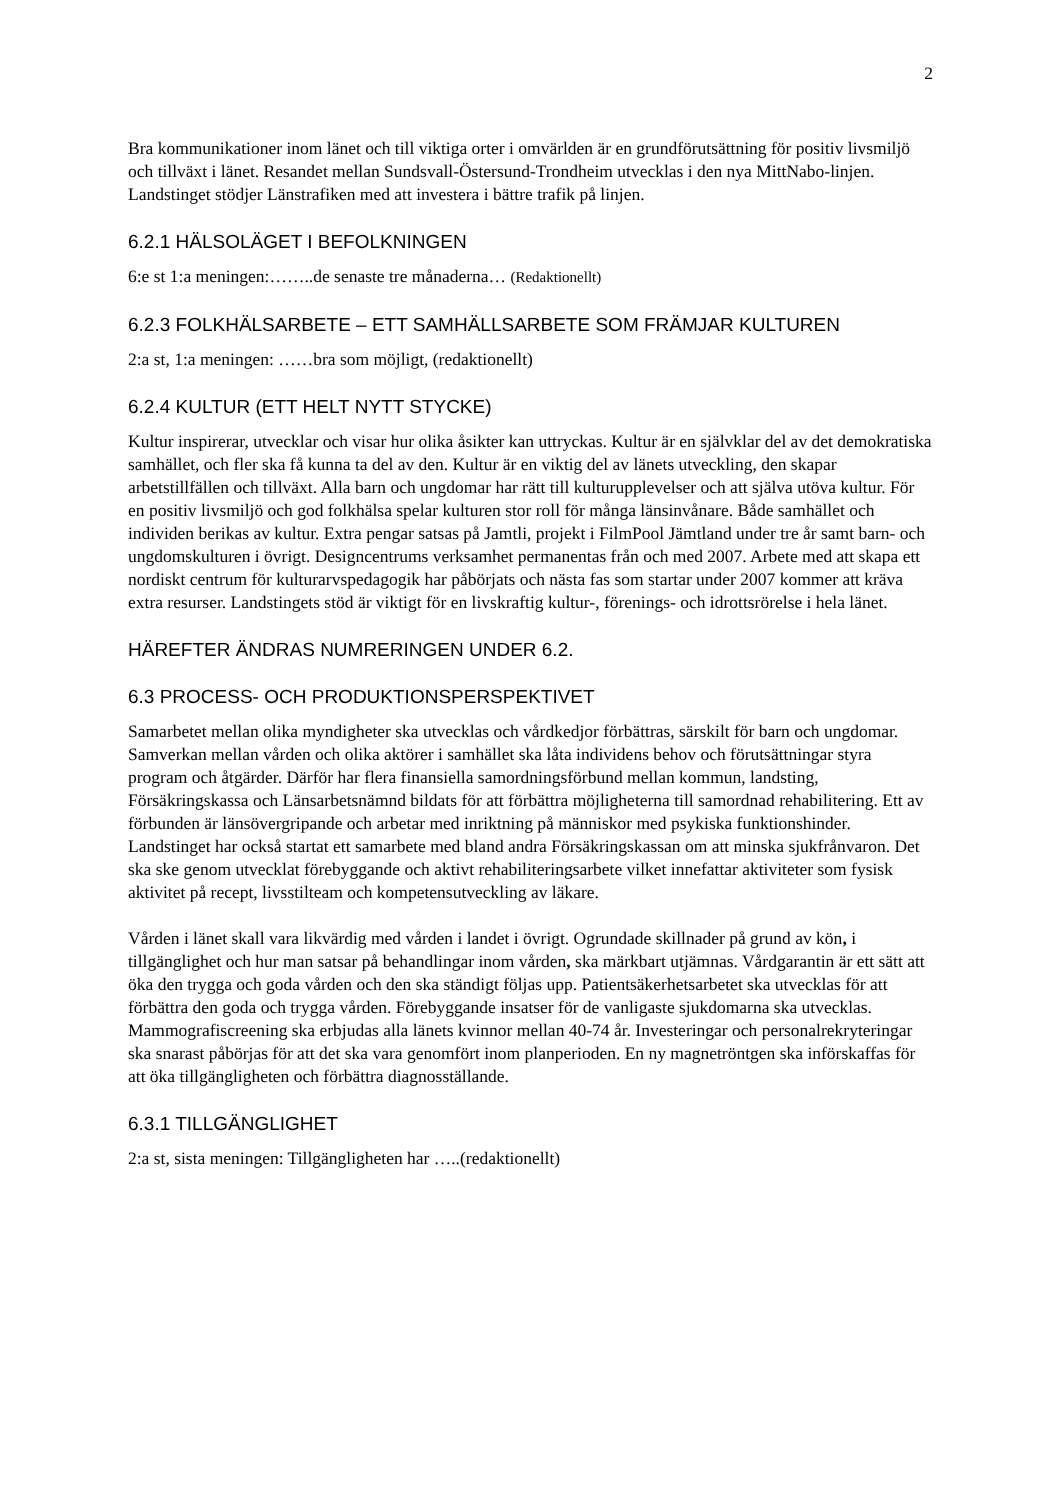2
Bra kommunikationer inom länet och till viktiga orter i omvärlden är en grundförutsättning för positiv livsmiljö och tillväxt i länet. Resandet mellan Sundsvall-Östersund-Trondheim utvecklas i den nya MittNabo-linjen. Landstinget stödjer Länstrafiken med att investera i bättre trafik på linjen.
6.2.1 HÄLSOLÄGET I BEFOLKNINGEN
6:e st 1:a meningen:……..de senaste tre månaderna… (Redaktionellt)
6.2.3 FOLKHÄLSARBETE – ETT SAMHÄLLSARBETE SOM FRÄMJAR KULTUREN
2:a st, 1:a meningen: ……bra som möjligt, (redaktionellt)
6.2.4 KULTUR (ETT HELT NYTT STYCKE)
Kultur inspirerar, utvecklar och visar hur olika åsikter kan uttryckas. Kultur är en självklar del av det demokratiska samhället, och fler ska få kunna ta del av den. Kultur är en viktig del av länets utveckling, den skapar arbetstillfällen och tillväxt. Alla barn och ungdomar har rätt till kulturupplevelser och att själva utöva kultur. För en positiv livsmiljö och god folkhälsa spelar kulturen stor roll för många länsinvånare. Både samhället och individen berikas av kultur. Extra pengar satsas på Jamtli, projekt i FilmPool Jämtland under tre år samt barn- och ungdomskulturen i övrigt. Designcentrums verksamhet permanentas från och med 2007. Arbete med att skapa ett nordiskt centrum för kulturarvspedagogik har påbörjats och nästa fas som startar under 2007 kommer att kräva extra resurser. Landstingets stöd är viktigt för en livskraftig kultur-, förenings- och idrottsrörelse i hela länet.
HÄREFTER ÄNDRAS NUMRERINGEN UNDER 6.2.
6.3 PROCESS- OCH PRODUKTIONSPERSPEKTIVET
Samarbetet mellan olika myndigheter ska utvecklas och vårdkedjor förbättras, särskilt för barn och ungdomar. Samverkan mellan vården och olika aktörer i samhället ska låta individens behov och förutsättningar styra program och åtgärder. Därför har flera finansiella samordningsförbund mellan kommun, landsting, Försäkringskassa och Länsarbetsnämnd bildats för att förbättra möjligheterna till samordnad rehabilitering. Ett av förbunden är länsövergripande och arbetar med inriktning på människor med psykiska funktionshinder. Landstinget har också startat ett samarbete med bland andra Försäkringskassan om att minska sjukfrånvaron. Det ska ske genom utvecklat förebyggande och aktivt rehabiliteringsarbete vilket innefattar aktiviteter som fysisk aktivitet på recept, livsstilteam och kompetensutveckling av läkare.
Vården i länet skall vara likvärdig med vården i landet i övrigt. Ogrundade skillnader på grund av kön, i tillgänglighet och hur man satsar på behandlingar inom vården, ska märkbart utjämnas. Vårdgarantin är ett sätt att öka den trygga och goda vården och den ska ständigt följas upp. Patientsäkerhetsarbetet ska utvecklas för att förbättra den goda och trygga vården. Förebyggande insatser för de vanligaste sjukdomarna ska utvecklas. Mammografiscreening ska erbjudas alla länets kvinnor mellan 40-74 år. Investeringar och personalrekryteringar ska snarast påbörjas för att det ska vara genomfört inom planperioden. En ny magnetröntgen ska införskaffas för att öka tillgängligheten och förbättra diagnosställande.
6.3.1 TILLGÄNGLIGHET
2:a st, sista meningen: Tillgängligheten har …..(redaktionellt)